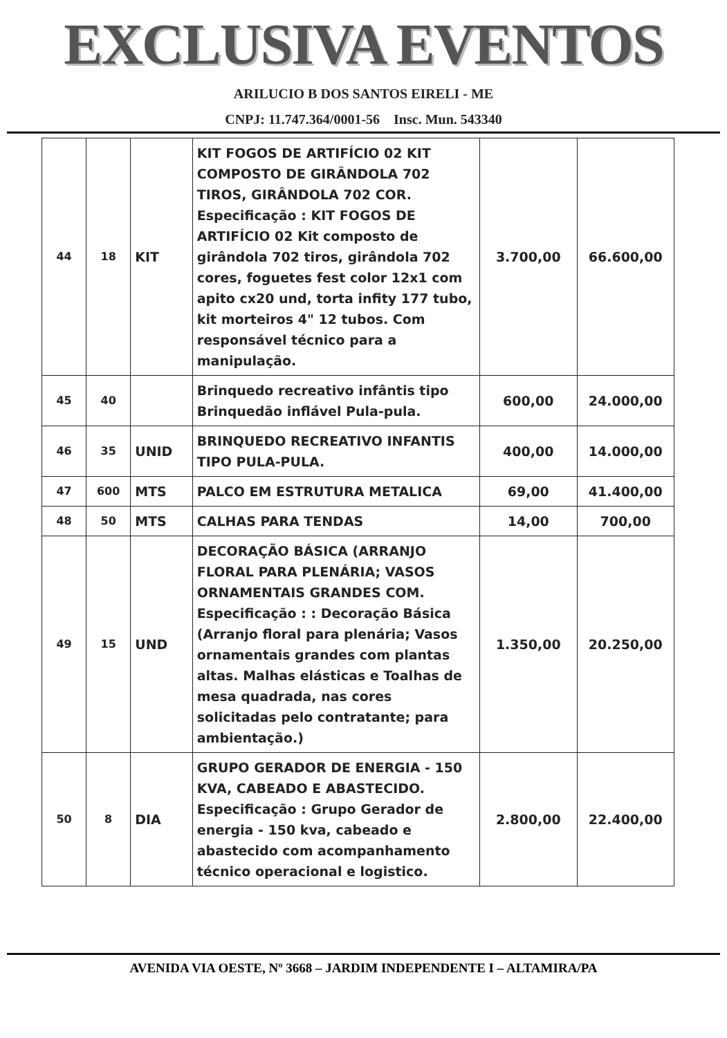EXCLUSIVA EVENTOS
ARILUCIO B DOS SANTOS EIRELI - ME
CNPJ: 11.747.364/0001-56 Insc. Mun. 543340
| 44 | 18 | KIT | KIT FOGOS DE ARTIFÍCIO 02 KIT COMPOSTO DE GIRÂNDOLA 702 TIROS, GIRÂNDOLA 702 COR. Especificação : KIT FOGOS DE ARTIFÍCIO 02 Kit composto de girândola 702 tiros, girândola 702 cores, foguetes fest color 12x1 com apito cx20 und, torta infity 177 tubo, kit morteiros 4" 12 tubos. Com responsável técnico para a manipulação. | 3.700,00 | 66.600,00 |
| 45 | 40 | | Brinquedo recreativo infântis tipo Brinquedão inflável Pula-pula. | 600,00 | 24.000,00 |
| 46 | 35 | UNID | BRINQUEDO RECREATIVO INFANTIS TIPO PULA-PULA. | 400,00 | 14.000,00 |
| 47 | 600 | MTS | PALCO EM ESTRUTURA METALICA | 69,00 | 41.400,00 |
| 48 | 50 | MTS | CALHAS PARA TENDAS | 14,00 | 700,00 |
| 49 | 15 | UND | DECORAÇÃO BÁSICA (ARRANJO FLORAL PARA PLENÁRIA; VASOS ORNAMENTAIS GRANDES COM. Especificação : : Decoração Básica (Arranjo floral para plenária; Vasos ornamentais grandes com plantas altas. Malhas elásticas e Toalhas de mesa quadrada, nas cores solicitadas pelo contratante; para ambientação.) | 1.350,00 | 20.250,00 |
| 50 | 8 | DIA | GRUPO GERADOR DE ENERGIA - 150 KVA, CABEADO E ABASTECIDO. Especificação : Grupo Gerador de energia - 150 kva, cabeado e abastecido com acompanhamento técnico operacional e logistico. | 2.800,00 | 22.400,00 |
AVENIDA VIA OESTE, Nº 3668 – JARDIM INDEPENDENTE I – ALTAMIRA/PA